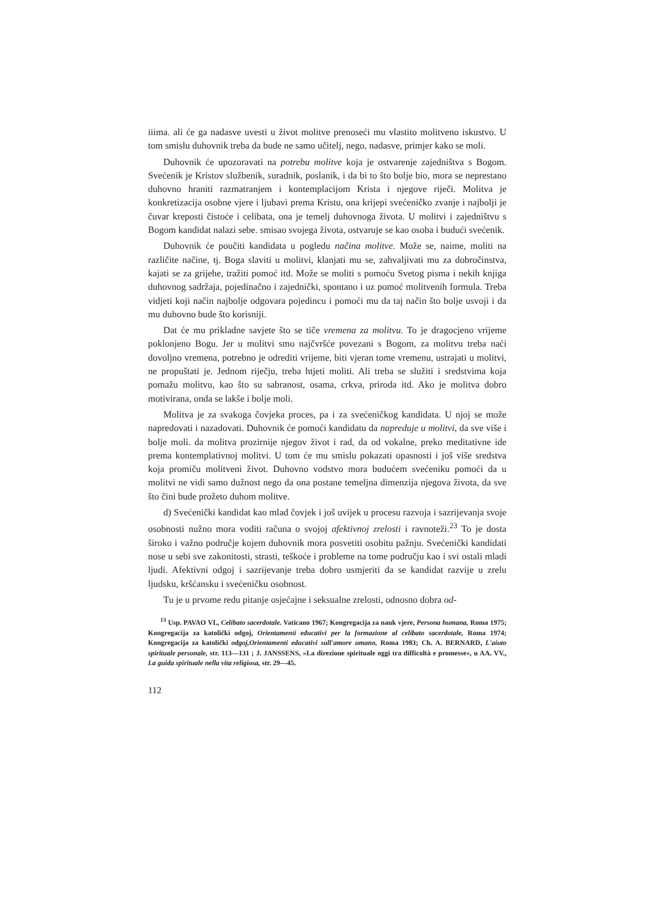iiima. ali će ga nadasve uvesti u život molitve prenoseći mu vlastito molitveno iskustvo. U tom smislu duhovnik treba da bude ne samo učitelj, nego, nadasve, primjer kako se moli.
Duhovnik će upozoravati na potrebu molitve koja je ostvarenje zajedništva s Bogom. Svećenik je Kristov službenik, suradnik, poslanik, i da bi to što bolje bio, mora se neprestano duhovno hraniti razmatranjem i kontemplacijom Krista i njegove riječi. Molitva je konkretizacija osobne vjere i ljubavi prema Kristu, ona krijepi svećeničko zvanje i najbolji je čuvar kreposti čistoće i celibata, ona je temelj duhovnoga života. U molitvi i zajedništvu s Bogom kandidat nalazi sebe. smisao svojega života, ostvaruje se kao osoba i budući svećenik.
Duhovnik će poučiti kandidata u pogledu načina molitve. Može se, naime, moliti na različite načine, tj. Boga slaviti u molitvi, klanjati mu se, zahvaljivati mu za dobročinstva, kajati se za grijehe, tražiti pomoć itd. Može se moliti s pomoću Svetog pisma i nekih knjiga duhovnog sadržaja, pojedinačno i zajednički, spontano i uz pomoć molitvenih formula. Treba vidjeti koji način najbolje odgovara pojedincu i pomoći mu da taj način što bolje usvoji i da mu duhovno bude što korisniji.
Dat će mu prikladne savjete što se tiče vremena za molitvu. To je dragocjeno vrijeme poklonjeno Bogu. Jer u molitvi smo najčvršće povezani s Bogom, za molitvu treba naći dovoljno vremena, potrebno je odrediti vrijeme, biti vjeran tome vremenu, ustrajati u molitvi, ne propuštati je. Jednom riječju, treba htjeti moliti. Ali treba se služiti i sredstvima koja pomažu molitvu, kao što su sabranost, osama, crkva, priroda itd. Ako je molitva dobro motivirana, onda se lakše i bolje moli.
Molitva je za svakoga čovjeka proces, pa i za svećeničkog kandidata. U njoj se može napredovati i nazadovati. Duhovnik će pomoći kandidatu da napreduje u molitvi, da sve više i bolje moli. da molitva prozirnije njegov život i rad, da od vokalne, preko meditativne ide prema kontemplativnoj molitvi. U tom će mu smislu pokazati opasnosti i još više sredstva koja promiču molitveni život. Duhovno vodstvo mora budućem svećeniku pomoći da u molitvi ne vidi samo dužnost nego da ona postane temeljna dimenzija njegova života, da sve što čini bude prožeto duhom molitve.
d) Svećenički kandidat kao mlad čovjek i još uvijek u procesu razvoja i sazrijevanja svoje osobnosti nužno mora voditi računa o svojoj afektivnoj zrelosti i ravnoteži.<sup>23</sup> To je dosta široko i važno područje kojem duhovnik mora posvetiti osobitu pažnju. Svećenički kandidati nose u sebi sve zakonitosti, strasti, teškoće i probleme na tome području kao i svi ostali mladi ljudi. Afektivni odgoj i sazrijevanje treba dobro usmjeriti da se kandidat razvije u zrelu ljudsku, kršćansku i svećeničku osobnost.
Tu je u prvome redu pitanje osjećajne i seksualne zrelosti, odnosno dobra od-
<sup>13</sup> Usp. PAVAO VI., Celibato sacerdotale. Vaticano 1967; Kongregacija za nauk vjere, Persona humana, Roma 1975; Kongregacija za katolički odgoj, Orientamenti educativi per la formazione al celibato sacerdotale, Roma 1974; Kongregacija za katolički odgoj,Orientamenti educativi sull'amore umano, Roma 1983; Ch. A. BERNARD, L'aiuto spirituale personale, str. 113—131 ; J. JANSSENS, »La direzione spirituale oggi tra difficoltà e promesse«, u AA. VV., La guida spirituale nella vita religiosa, str. 29—45.
112